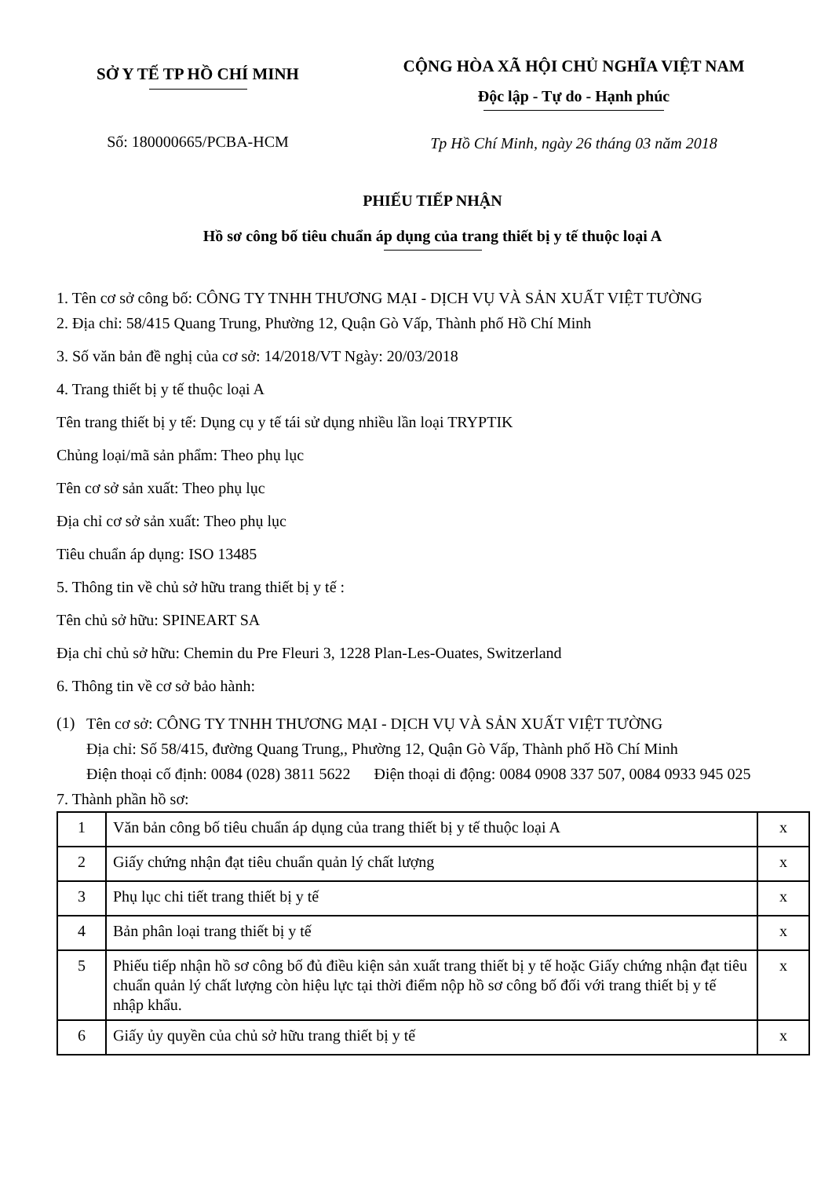SỞ Y TẾ TP HỒ CHÍ MINH
Số: 180000665/PCBA-HCM
CỘNG HÒA XÃ HỘI CHỦ NGHĨA VIỆT NAM
Độc lập - Tự do - Hạnh phúc
Tp Hồ Chí Minh, ngày 26 tháng 03 năm 2018
PHIẾU TIẾP NHẬN
Hồ sơ công bố tiêu chuẩn áp dụng của trang thiết bị y tế thuộc loại A
1. Tên cơ sở công bố: CÔNG TY TNHH THƯƠNG MẠI - DỊCH VỤ VÀ SẢN XUẤT VIỆT TƯỜNG
2. Địa chỉ: 58/415 Quang Trung, Phường 12, Quận Gò Vấp, Thành phố Hồ Chí Minh
3. Số văn bản đề nghị của cơ sở: 14/2018/VT Ngày: 20/03/2018
4. Trang thiết bị y tế thuộc loại A
Tên trang thiết bị y tế: Dụng cụ y tế tái sử dụng nhiều lần loại TRYPTIK
Chủng loại/mã sản phẩm: Theo phụ lục
Tên cơ sở sản xuất: Theo phụ lục
Địa chỉ cơ sở sản xuất: Theo phụ lục
Tiêu chuẩn áp dụng: ISO 13485
5. Thông tin về chủ sở hữu trang thiết bị y tế :
Tên chủ sở hữu: SPINEART SA
Địa chỉ chủ sở hữu: Chemin du Pre Fleuri 3, 1228 Plan-Les-Ouates, Switzerland
6. Thông tin về cơ sở bảo hành:
(1)
Tên cơ sở: CÔNG TY TNHH THƯƠNG MẠI - DỊCH VỤ VÀ SẢN XUẤT VIỆT TƯỜNG
Địa chỉ: Số 58/415, đường Quang Trung,, Phường 12, Quận Gò Vấp, Thành phố Hồ Chí Minh
Điện thoại cố định: 0084 (028) 3811 5622 Điện thoại di động: 0084 0908 337 507, 0084 0933 945 025
7. Thành phần hồ sơ:
| 1 | Văn bản công bố tiêu chuẩn áp dụng của trang thiết bị y tế thuộc loại A | x |
| 2 | Giấy chứng nhận đạt tiêu chuẩn quản lý chất lượng | x |
| 3 | Phụ lục chi tiết trang thiết bị y tế | x |
| 4 | Bản phân loại trang thiết bị y tế | x |
| 5 | Phiếu tiếp nhận hồ sơ công bố đủ điều kiện sản xuất trang thiết bị y tế hoặc Giấy chứng nhận đạt tiêu chuẩn quản lý chất lượng còn hiệu lực tại thời điểm nộp hồ sơ công bố đối với trang thiết bị y tế nhập khẩu. | x |
| 6 | Giấy ủy quyền của chủ sở hữu trang thiết bị y tế | x |